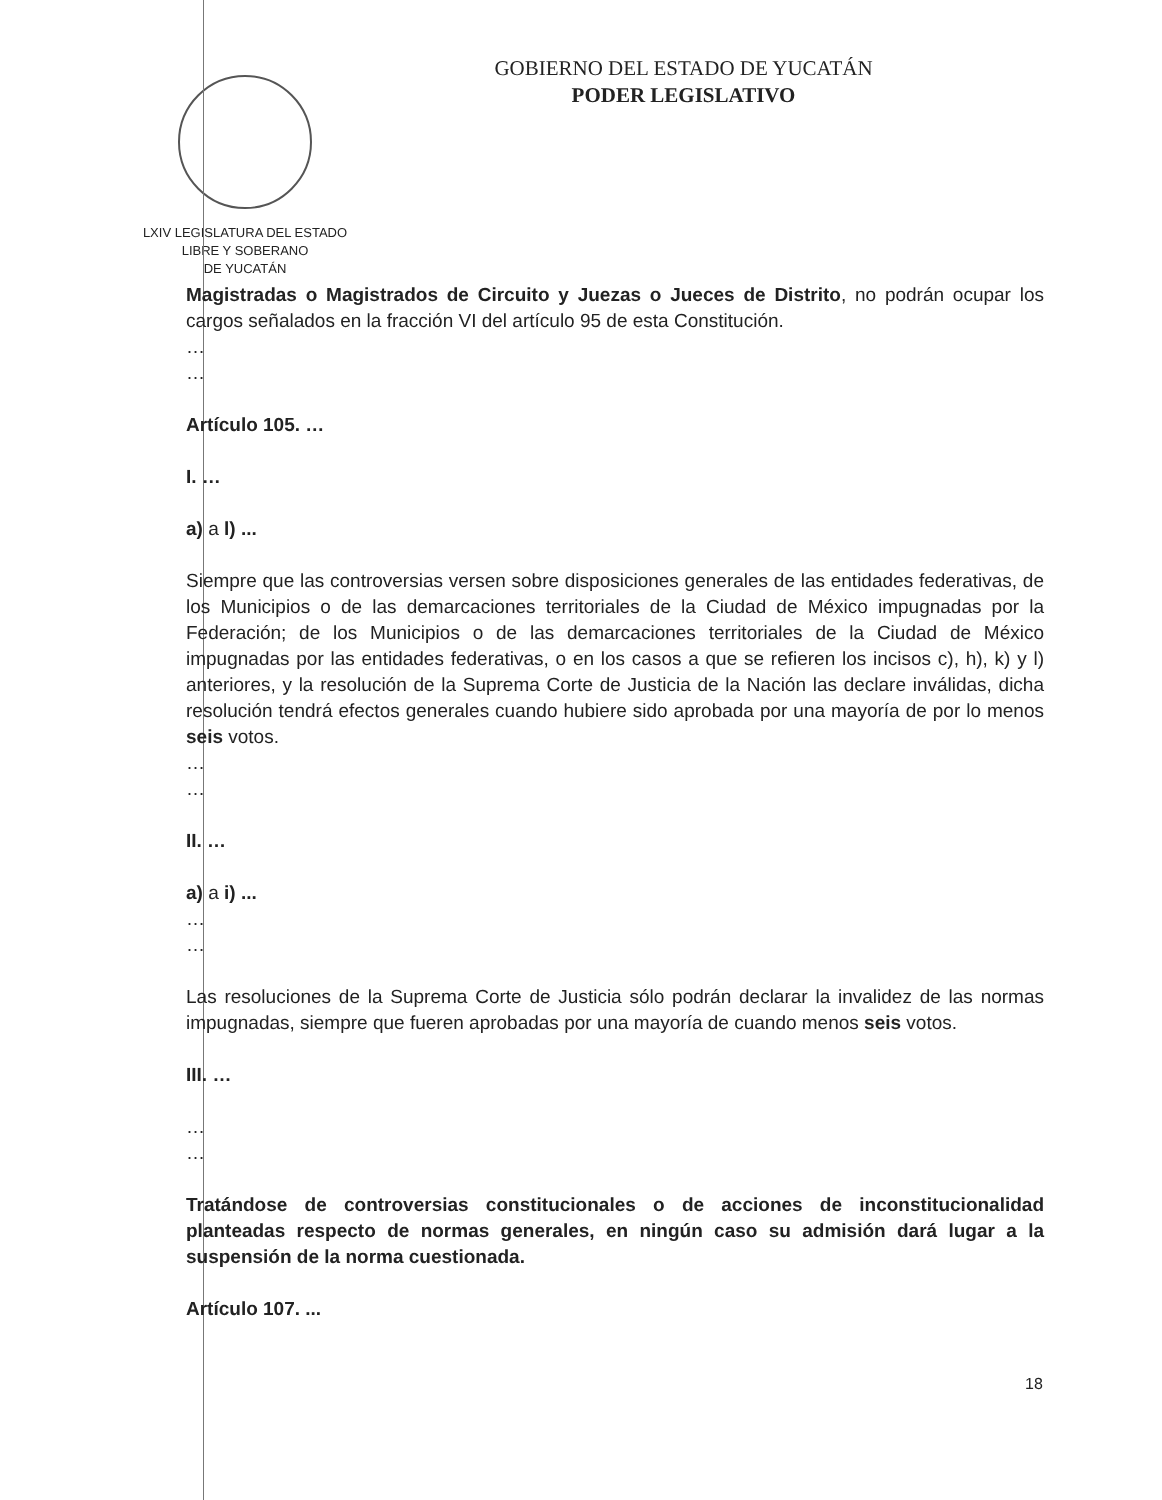LXIV LEGISLATURA DEL ESTADO
LIBRE Y SOBERANO
DE YUCATÁN
GOBIERNO DEL ESTADO DE YUCATÁN
PODER LEGISLATIVO
Magistradas o Magistrados de Circuito y Juezas o Jueces de Distrito, no podrán ocupar los cargos señalados en la fracción VI del artículo 95 de esta Constitución.
…
…
Artículo 105. …
I. …
a) a l) ...
Siempre que las controversias versen sobre disposiciones generales de las entidades federativas, de los Municipios o de las demarcaciones territoriales de la Ciudad de México impugnadas por la Federación; de los Municipios o de las demarcaciones territoriales de la Ciudad de México impugnadas por las entidades federativas, o en los casos a que se refieren los incisos c), h), k) y l) anteriores, y la resolución de la Suprema Corte de Justicia de la Nación las declare inválidas, dicha resolución tendrá efectos generales cuando hubiere sido aprobada por una mayoría de por lo menos seis votos.
…
…
II. …
a) a i) ...
…
…
Las resoluciones de la Suprema Corte de Justicia sólo podrán declarar la invalidez de las normas impugnadas, siempre que fueren aprobadas por una mayoría de cuando menos seis votos.
III. …
…
…
Tratándose de controversias constitucionales o de acciones de inconstitucionalidad planteadas respecto de normas generales, en ningún caso su admisión dará lugar a la suspensión de la norma cuestionada.
Artículo 107. ...
18